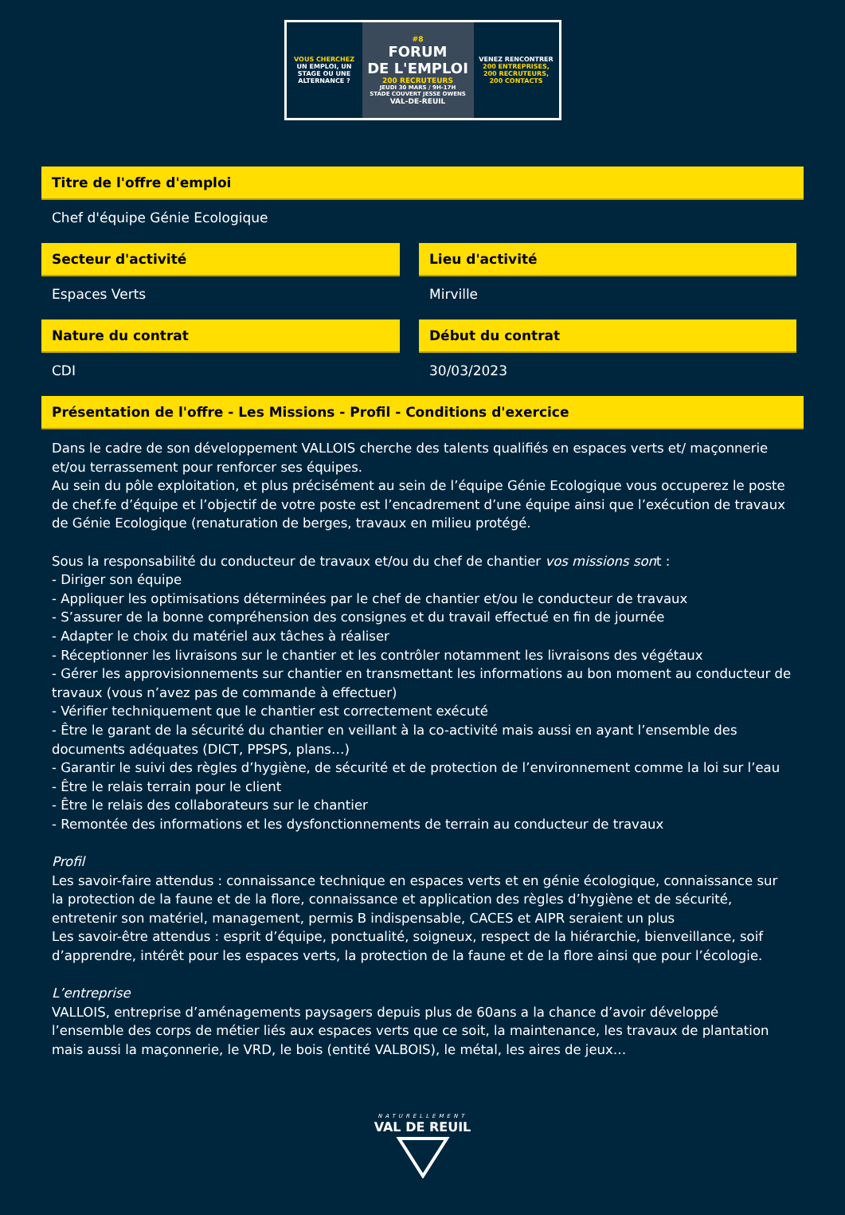VOUS CHERCHEZ
UN EMPLOI, UN STAGE OU UNE ALTERNANCE ?
#8
FORUM
DE L'EMPLOI
200 RECRUTEURS
JEUDI 30 MARS / 9H-17H
STADE COUVERT JESSE OWENS
VAL-DE-REUIL
VENEZ RENCONTRER
200 ENTREPRISES,
200 RECRUTEURS,
200 CONTACTS
Titre de l'offre d'emploi
Chef d'équipe Génie Ecologique
Secteur d'activité
Espaces Verts
Lieu d'activité
Mirville
Nature du contrat
CDI
Début du contrat
30/03/2023
Présentation de l'offre - Les Missions - Profil - Conditions d'exercice
Dans le cadre de son développement VALLOIS cherche des talents qualifiés en espaces verts et/ maçonnerie et/ou terrassement pour renforcer ses équipes.
Au sein du pôle exploitation, et plus précisément au sein de l’équipe Génie Ecologique vous occuperez le poste de chef.fe d’équipe et l’objectif de votre poste est l’encadrement d’une équipe ainsi que l’exécution de travaux de Génie Ecologique (renaturation de berges, travaux en milieu protégé.
Sous la responsabilité du conducteur de travaux et/ou du chef de chantier vos missions sont :
- Diriger son équipe
- Appliquer les optimisations déterminées par le chef de chantier et/ou le conducteur de travaux
- S’assurer de la bonne compréhension des consignes et du travail effectué en fin de journée
- Adapter le choix du matériel aux tâches à réaliser
- Réceptionner les livraisons sur le chantier et les contrôler notamment les livraisons des végétaux
- Gérer les approvisionnements sur chantier en transmettant les informations au bon moment au conducteur de travaux (vous n’avez pas de commande à effectuer)
- Vérifier techniquement que le chantier est correctement exécuté
- Être le garant de la sécurité du chantier en veillant à la co-activité mais aussi en ayant l’ensemble des documents adéquates (DICT, PPSPS, plans…)
- Garantir le suivi des règles d’hygiène, de sécurité et de protection de l’environnement comme la loi sur l’eau
- Être le relais terrain pour le client
- Être le relais des collaborateurs sur le chantier
- Remontée des informations et les dysfonctionnements de terrain au conducteur de travaux
Profil
Les savoir-faire attendus : connaissance technique en espaces verts et en génie écologique, connaissance sur la protection de la faune et de la flore, connaissance et application des règles d’hygiène et de sécurité, entretenir son matériel, management, permis B indispensable, CACES et AIPR seraient un plus
Les savoir-être attendus : esprit d’équipe, ponctualité, soigneux, respect de la hiérarchie, bienveillance, soif d’apprendre, intérêt pour les espaces verts, la protection de la faune et de la flore ainsi que pour l’écologie.
L’entreprise
VALLOIS, entreprise d’aménagements paysagers depuis plus de 60ans a la chance d’avoir développé l’ensemble des corps de métier liés aux espaces verts que ce soit, la maintenance, les travaux de plantation mais aussi la maçonnerie, le VRD, le bois (entité VALBOIS), le métal, les aires de jeux…
NATURELLEMENT
VAL DE REUIL